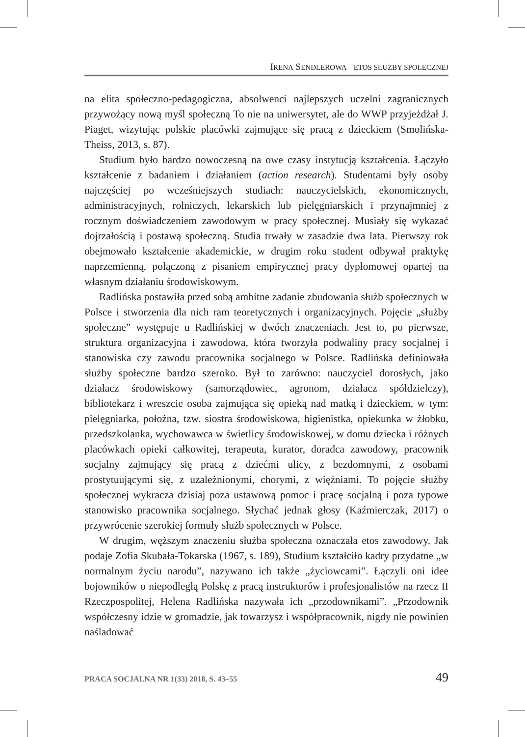IRENA SENDLEROWA – ETOS SŁUŻBY SPOŁECZNEJ
na elita społeczno-pedagogiczna, absolwenci najlepszych uczelni zagranicznych przywożący nową myśl społeczną To nie na uniwersytet, ale do WWP przyjeżdżał J. Piaget, wizytując polskie placówki zajmujące się pracą z dzieckiem (Smolińska-Theiss, 2013, s. 87).
Studium było bardzo nowoczesną na owe czasy instytucją kształcenia. Łączyło kształcenie z badaniem i działaniem (action research). Studentami były osoby najczęściej po wcześniejszych studiach: nauczycielskich, ekonomicznych, administracyjnych, rolniczych, lekarskich lub pielęgniarskich i przynajmniej z rocznym doświadczeniem zawodowym w pracy społecznej. Musiały się wykazać dojrzałością i postawą społeczną. Studia trwały w zasadzie dwa lata. Pierwszy rok obejmowało kształcenie akademickie, w drugim roku student odbywał praktykę naprzemienną, połączoną z pisaniem empirycznej pracy dyplomowej opartej na własnym działaniu środowiskowym.
Radlińska postawiła przed sobą ambitne zadanie zbudowania służb społecznych w Polsce i stworzenia dla nich ram teoretycznych i organizacyjnych. Pojęcie „służby społeczne” występuje u Radlińskiej w dwóch znaczeniach. Jest to, po pierwsze, struktura organizacyjna i zawodowa, która tworzyła podwaliny pracy socjalnej i stanowiska czy zawodu pracownika socjalnego w Polsce. Radlińska definiowała służby społeczne bardzo szeroko. Był to zarówno: nauczyciel dorosłych, jako działacz środowiskowy (samorządowiec, agronom, działacz spółdzielczy), bibliotekarz i wreszcie osoba zajmująca się opieką nad matką i dzieckiem, w tym: pielęgniarka, położna, tzw. siostra środowiskowa, higienistka, opiekunka w żłobku, przedszkolanka, wychowawca w świetlicy środowiskowej, w domu dziecka i różnych placówkach opieki całkowitej, terapeuta, kurator, doradca zawodowy, pracownik socjalny zajmujący się pracą z dziećmi ulicy, z bezdomnymi, z osobami prostytuującymi się, z uzależnionymi, chorymi, z więźniami. To pojęcie służby społecznej wykracza dzisiaj poza ustawową pomoc i pracę socjalną i poza typowe stanowisko pracownika socjalnego. Słychać jednak głosy (Kaźmierczak, 2017) o przywrócenie szerokiej formuły służb społecznych w Polsce.
W drugim, węższym znaczeniu służba społeczna oznaczała etos zawodowy. Jak podaje Zofia Skubała-Tokarska (1967, s. 189), Studium kształciło kadry przydatne „w normalnym życiu narodu”, nazywano ich także „życiowcami”. Łączyli oni idee bojowników o niepodległą Polskę z pracą instruktorów i profesjonalistów na rzecz II Rzeczpospolitej, Helena Radlińska nazywała ich „przodownikami”. „Przodownik współczesny idzie w gromadzie, jak towarzysz i współpracownik, nigdy nie powinien naśladować
PRACA SOCJALNA NR 1(33) 2018, S. 43–55 49